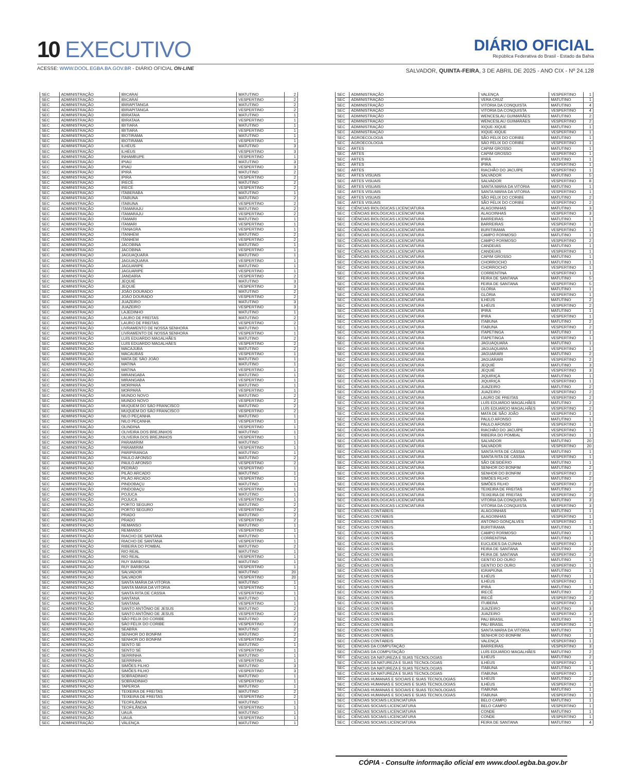10 EXECUTIVO
DIÁRIO OFICIAL
República Federativa do Brasil - Estado da Bahia
ACESSE: WWW.DOOL.EGBA.BA.GOV.BR - DIÁRIO OFICIAL ON-LINE
SALVADOR, QUINTA-FEIRA, 3 DE ABRIL DE 2025 - ANO CIX - Nº 24.128
| SEC | ADMINISTRAÇÃO | IBICARAÍ | MATUTINO | 2 |
| SEC | ADMINISTRAÇÃO | IBICARAÍ | VESPERTINO | 2 |
| SEC | ADMINISTRAÇÃO | IBIRAPITANGA | MATUTINO | 2 |
| SEC | ADMINISTRAÇÃO | IBIRAPITANGA | VESPERTINO | 2 |
| SEC | ADMINISTRAÇÃO | IBIRATAIA | MATUTINO | 1 |
| SEC | ADMINISTRAÇÃO | IBIRATAIA | VESPERTINO | 1 |
| SEC | ADMINISTRAÇÃO | IBITIARA | MATUTINO | 1 |
| SEC | ADMINISTRAÇÃO | IBITIARA | VESPERTINO | 1 |
| SEC | ADMINISTRAÇÃO | IBOTIRAMA | MATUTINO | 1 |
| SEC | ADMINISTRAÇÃO | IBOTIRAMA | VESPERTINO | 1 |
| SEC | ADMINISTRAÇÃO | ILHÉUS | MATUTINO | 3 |
| SEC | ADMINISTRAÇÃO | ILHÉUS | VESPERTINO | 3 |
| SEC | ADMINISTRAÇÃO | INHAMBUPE | VESPERTINO | 1 |
| SEC | ADMINISTRAÇÃO | IPIAÚ | MATUTINO | 3 |
| SEC | ADMINISTRAÇÃO | IPIAÚ | VESPERTINO | 3 |
| SEC | ADMINISTRAÇÃO | IPIRÁ | MATUTINO | 2 |
| SEC | ADMINISTRAÇÃO | IPIRÁ | VESPERTINO | 2 |
| SEC | ADMINISTRAÇÃO | IRECÊ | MATUTINO | 2 |
| SEC | ADMINISTRAÇÃO | IRECÊ | VESPERTINO | 2 |
| SEC | ADMINISTRAÇÃO | ITABERABA | MATUTINO | 1 |
| SEC | ADMINISTRAÇÃO | ITABUNA | MATUTINO | 2 |
| SEC | ADMINISTRAÇÃO | ITABUNA | VESPERTINO | 2 |
| SEC | ADMINISTRAÇÃO | ITAMARAJU | MATUTINO | 2 |
| SEC | ADMINISTRAÇÃO | ITAMARAJU | VESPERTINO | 2 |
| SEC | ADMINISTRAÇÃO | ITAMARI | MATUTINO | 1 |
| SEC | ADMINISTRAÇÃO | ITAMARI | VESPERTINO | 1 |
| SEC | ADMINISTRAÇÃO | ITANAGRA | VESPERTINO | 1 |
| SEC | ADMINISTRAÇÃO | ITANHÉM | MATUTINO | 2 |
| SEC | ADMINISTRAÇÃO | ITANHÉM | VESPERTINO | 2 |
| SEC | ADMINISTRAÇÃO | JACOBINA | MATUTINO | 1 |
| SEC | ADMINISTRAÇÃO | JACOBINA | VESPERTINO | 1 |
| SEC | ADMINISTRAÇÃO | JAGUAQUARA | MATUTINO | 1 |
| SEC | ADMINISTRAÇÃO | JAGUAQUARA | VESPERTINO | 1 |
| SEC | ADMINISTRAÇÃO | JAGUARIPE | MATUTINO | 1 |
| SEC | ADMINISTRAÇÃO | JAGUARIPE | VESPERTINO | 1 |
| SEC | ADMINISTRAÇÃO | JANDAÍRA | VESPERTINO | 2 |
| SEC | ADMINISTRAÇÃO | JEQUIÉ | MATUTINO | 3 |
| SEC | ADMINISTRAÇÃO | JEQUIÉ | VESPERTINO | 3 |
| SEC | ADMINISTRAÇÃO | JOÃO DOURADO | MATUTINO | 2 |
| SEC | ADMINISTRAÇÃO | JOÃO DOURADO | VESPERTINO | 2 |
| SEC | ADMINISTRAÇÃO | JUAZEIRO | MATUTINO | 3 |
| SEC | ADMINISTRAÇÃO | JUAZEIRO | VESPERTINO | 3 |
| SEC | ADMINISTRAÇÃO | LAJEDINHO | MATUTINO | 1 |
| SEC | ADMINISTRAÇÃO | LAURO DE FREITAS | MATUTINO | 2 |
| SEC | ADMINISTRAÇÃO | LAURO DE FREITAS | VESPERTINO | 2 |
| SEC | ADMINISTRAÇÃO | LIVRAMENTO DE NOSSA SENHORA | MATUTINO | 1 |
| SEC | ADMINISTRAÇÃO | LIVRAMENTO DE NOSSA SENHORA | VESPERTINO | 1 |
| SEC | ADMINISTRAÇÃO | LUÍS EDUARDO MAGALHÃES | MATUTINO | 2 |
| SEC | ADMINISTRAÇÃO | LUÍS EDUARDO MAGALHÃES | VESPERTINO | 2 |
| SEC | ADMINISTRAÇÃO | MACAJUBA | MATUTINO | 2 |
| SEC | ADMINISTRAÇÃO | MACAÚBAS | VESPERTINO | 1 |
| SEC | ADMINISTRAÇÃO | MATA DE SÃO JOÃO | MATUTINO | 1 |
| SEC | ADMINISTRAÇÃO | MATINA | MATUTINO | 1 |
| SEC | ADMINISTRAÇÃO | MATINA | VESPERTINO | 1 |
| SEC | ADMINISTRAÇÃO | MIRANGABA | MATUTINO | 1 |
| SEC | ADMINISTRAÇÃO | MIRANGABA | VESPERTINO | 1 |
| SEC | ADMINISTRAÇÃO | MORPARÁ | MATUTINO | 1 |
| SEC | ADMINISTRAÇÃO | MORPARÁ | VESPERTINO | 1 |
| SEC | ADMINISTRAÇÃO | MUNDO NOVO | MATUTINO | 2 |
| SEC | ADMINISTRAÇÃO | MUNDO NOVO | VESPERTINO | 2 |
| SEC | ADMINISTRAÇÃO | MUQUÉM DO SÃO FRANCISCO | MATUTINO | 2 |
| SEC | ADMINISTRAÇÃO | MUQUÉM DO SÃO FRANCISCO | VESPERTINO | 2 |
| SEC | ADMINISTRAÇÃO | NILO PEÇANHA | MATUTINO | 1 |
| SEC | ADMINISTRAÇÃO | NILO PEÇANHA | VESPERTINO | 1 |
| SEC | ADMINISTRAÇÃO | OLINDINA | VESPERTINO | 1 |
| SEC | ADMINISTRAÇÃO | OLIVEIRA DOS BREJINHOS | MATUTINO | 1 |
| SEC | ADMINISTRAÇÃO | OLIVEIRA DOS BREJINHOS | VESPERTINO | 1 |
| SEC | ADMINISTRAÇÃO | PARAMIRIM | MATUTINO | 1 |
| SEC | ADMINISTRAÇÃO | PARAMIRIM | VESPERTINO | 1 |
| SEC | ADMINISTRAÇÃO | PARIPIRANGA | MATUTINO | 1 |
| SEC | ADMINISTRAÇÃO | PAULO AFONSO | MATUTINO | 2 |
| SEC | ADMINISTRAÇÃO | PAULO AFONSO | VESPERTINO | 2 |
| SEC | ADMINISTRAÇÃO | PEDRÃO | VESPERTINO | 1 |
| SEC | ADMINISTRAÇÃO | PILÃO ARCADO | MATUTINO | 1 |
| SEC | ADMINISTRAÇÃO | PILÃO ARCADO | VESPERTINO | 1 |
| SEC | ADMINISTRAÇÃO | PINDOBAÇU | MATUTINO | 1 |
| SEC | ADMINISTRAÇÃO | PINDOBAÇU | VESPERTINO | 1 |
| SEC | ADMINISTRAÇÃO | POJUCA | MATUTINO | 1 |
| SEC | ADMINISTRAÇÃO | POJUCA | VESPERTINO | 1 |
| SEC | ADMINISTRAÇÃO | PORTO SEGURO | MATUTINO | 2 |
| SEC | ADMINISTRAÇÃO | PORTO SEGURO | VESPERTINO | 2 |
| SEC | ADMINISTRAÇÃO | PRADO | MATUTINO | 2 |
| SEC | ADMINISTRAÇÃO | PRADO | VESPERTINO | 2 |
| SEC | ADMINISTRAÇÃO | REMANSO | MATUTINO | 1 |
| SEC | ADMINISTRAÇÃO | REMANSO | VESPERTINO | 1 |
| SEC | ADMINISTRAÇÃO | RIACHO DE SANTANA | MATUTINO | 1 |
| SEC | ADMINISTRAÇÃO | RIACHO DE SANTANA | VESPERTINO | 1 |
| SEC | ADMINISTRAÇÃO | RIBEIRA DO POMBAL | MATUTINO | 2 |
| SEC | ADMINISTRAÇÃO | RIO REAL | MATUTINO | 1 |
| SEC | ADMINISTRAÇÃO | RIO REAL | VESPERTINO | 1 |
| SEC | ADMINISTRAÇÃO | RUY BARBOSA | MATUTINO | 1 |
| SEC | ADMINISTRAÇÃO | RUY BARBOSA | VESPERTINO | 1 |
| SEC | ADMINISTRAÇÃO | SALVADOR | MATUTINO | 20 |
| SEC | ADMINISTRAÇÃO | SALVADOR | VESPERTINO | 20 |
| SEC | ADMINISTRAÇÃO | SANTA MARIA DA VITÓRIA | MATUTINO | 1 |
| SEC | ADMINISTRAÇÃO | SANTA MARIA DA VITÓRIA | VESPERTINO | 1 |
| SEC | ADMINISTRAÇÃO | SANTA RITA DE CÁSSIA | VESPERTINO | 1 |
| SEC | ADMINISTRAÇÃO | SANTANA | MATUTINO | 1 |
| SEC | ADMINISTRAÇÃO | SANTANA | VESPERTINO | 1 |
| SEC | ADMINISTRAÇÃO | SANTO ANTÔNIO DE JESUS | MATUTINO | 2 |
| SEC | ADMINISTRAÇÃO | SANTO ANTÔNIO DE JESUS | VESPERTINO | 2 |
| SEC | ADMINISTRAÇÃO | SÃO FÉLIX DO CORIBE | MATUTINO | 2 |
| SEC | ADMINISTRAÇÃO | SÃO FÉLIX DO CORIBE | VESPERTINO | 2 |
| SEC | ADMINISTRAÇÃO | SEABRA | MATUTINO | 2 |
| SEC | ADMINISTRAÇÃO | SENHOR DO BONFIM | MATUTINO | 2 |
| SEC | ADMINISTRAÇÃO | SENHOR DO BONFIM | VESPERTINO | 2 |
| SEC | ADMINISTRAÇÃO | SENTO SÉ | MATUTINO | 1 |
| SEC | ADMINISTRAÇÃO | SENTO SÉ | VESPERTINO | 1 |
| SEC | ADMINISTRAÇÃO | SERRINHA | MATUTINO | 1 |
| SEC | ADMINISTRAÇÃO | SERRINHA | VESPERTINO | 1 |
| SEC | ADMINISTRAÇÃO | SIMÕES FILHO | MATUTINO | 3 |
| SEC | ADMINISTRAÇÃO | SIMÕES FILHO | VESPERTINO | 3 |
| SEC | ADMINISTRAÇÃO | SOBRADINHO | MATUTINO | 1 |
| SEC | ADMINISTRAÇÃO | SOBRADINHO | VESPERTINO | 1 |
| SEC | ADMINISTRAÇÃO | TAPEROÁ | MATUTINO | 1 |
| SEC | ADMINISTRAÇÃO | TEIXEIRA DE FREITAS | MATUTINO | 2 |
| SEC | ADMINISTRAÇÃO | TEIXEIRA DE FREITAS | VESPERTINO | 2 |
| SEC | ADMINISTRAÇÃO | TEOFILÂNDIA | MATUTINO | 1 |
| SEC | ADMINISTRAÇÃO | TEOFILÂNDIA | VESPERTINO | 1 |
| SEC | ADMINISTRAÇÃO | UAUÁ | MATUTINO | 1 |
| SEC | ADMINISTRAÇÃO | UAUÁ | VESPERTINO | 1 |
| SEC | ADMINISTRAÇÃO | VALENÇA | MATUTINO | 1 |
| SEC | ADMINISTRAÇÃO | VALENÇA | VESPERTINO | 1 |
| SEC | ADMINISTRAÇÃO | VERA CRUZ | MATUTINO | 1 |
| SEC | ADMINISTRAÇÃO | VITÓRIA DA CONQUISTA | MATUTINO | 4 |
| SEC | ADMINISTRAÇÃO | VITÓRIA DA CONQUISTA | VESPERTINO | 4 |
| SEC | ADMINISTRAÇÃO | WENCESLAU GUIMARÃES | MATUTINO | 2 |
| SEC | ADMINISTRAÇÃO | WENCESLAU GUIMARÃES | VESPERTINO | 2 |
| SEC | ADMINISTRAÇÃO | XIQUE-XIQUE | MATUTINO | 1 |
| SEC | ADMINISTRAÇÃO | XIQUE-XIQUE | VESPERTINO | 1 |
| SEC | AGROECOLOGIA | SÃO FÉLIX DO CORIBE | MATUTINO | 1 |
| SEC | AGROECOLOGIA | SÃO FÉLIX DO CORIBE | VESPERTINO | 1 |
| SEC | ARTES | CAPIM GROSSO | MATUTINO | 1 |
| SEC | ARTES | CAPIM GROSSO | VESPERTINO | 1 |
| SEC | ARTES | IPIRÁ | MATUTINO | 1 |
| SEC | ARTES | IPIRÁ | VESPERTINO | 1 |
| SEC | ARTES | RIACHÃO DO JACUÍPE | VESPERTINO | 1 |
| SEC | ARTES VISUAIS | SALVADOR | MATUTINO | 5 |
| SEC | ARTES VISUAIS | SALVADOR | VESPERTINO | 8 |
| SEC | ARTES VISUAIS | SANTA MARIA DA VITÓRIA | MATUTINO | 1 |
| SEC | ARTES VISUAIS | SANTA MARIA DA VITÓRIA | VESPERTINO | 1 |
| SEC | ARTES VISUAIS | SÃO FÉLIX DO CORIBE | MATUTINO | 2 |
| SEC | ARTES VISUAIS | SÃO FÉLIX DO CORIBE | VESPERTINO | 2 |
| SEC | CIÊNCIAS BIOLÓGICAS LICENCIATURA | ALAGOINHAS | MATUTINO | 3 |
| SEC | CIÊNCIAS BIOLÓGICAS LICENCIATURA | ALAGOINHAS | VESPERTINO | 3 |
| SEC | CIÊNCIAS BIOLÓGICAS LICENCIATURA | BARREIRAS | MATUTINO | 1 |
| SEC | CIÊNCIAS BIOLÓGICAS LICENCIATURA | BARREIRAS | VESPERTINO | 1 |
| SEC | CIÊNCIAS BIOLÓGICAS LICENCIATURA | BURITIRAMA | VESPERTINO | 1 |
| SEC | CIÊNCIAS BIOLÓGICAS LICENCIATURA | CAMPO FORMOSO | MATUTINO | 1 |
| SEC | CIÊNCIAS BIOLÓGICAS LICENCIATURA | CAMPO FORMOSO | VESPERTINO | 2 |
| SEC | CIÊNCIAS BIOLÓGICAS LICENCIATURA | CANDEIAS | MATUTINO | 1 |
| SEC | CIÊNCIAS BIOLÓGICAS LICENCIATURA | CANDEIAS | VESPERTINO | 1 |
| SEC | CIÊNCIAS BIOLÓGICAS LICENCIATURA | CAPIM GROSSO | MATUTINO | 1 |
| SEC | CIÊNCIAS BIOLÓGICAS LICENCIATURA | CHORROCHÓ | MATUTINO | 1 |
| SEC | CIÊNCIAS BIOLÓGICAS LICENCIATURA | CHORROCHÓ | VESPERTINO | 1 |
| SEC | CIÊNCIAS BIOLÓGICAS LICENCIATURA | CORRENTINA | VESPERTINO | 1 |
| SEC | CIÊNCIAS BIOLÓGICAS LICENCIATURA | FEIRA DE SANTANA | MATUTINO | 5 |
| SEC | CIÊNCIAS BIOLÓGICAS LICENCIATURA | FEIRA DE SANTANA | VESPERTINO | 5 |
| SEC | CIÊNCIAS BIOLÓGICAS LICENCIATURA | GLÓRIA | MATUTINO | 1 |
| SEC | CIÊNCIAS BIOLÓGICAS LICENCIATURA | GLÓRIA | VESPERTINO | 1 |
| SEC | CIÊNCIAS BIOLÓGICAS LICENCIATURA | ILHÉUS | MATUTINO | 2 |
| SEC | CIÊNCIAS BIOLÓGICAS LICENCIATURA | ILHÉUS | VESPERTINO | 2 |
| SEC | CIÊNCIAS BIOLÓGICAS LICENCIATURA | IPIRÁ | MATUTINO | 1 |
| SEC | CIÊNCIAS BIOLÓGICAS LICENCIATURA | IPIRÁ | VESPERTINO | 1 |
| SEC | CIÊNCIAS BIOLÓGICAS LICENCIATURA | ITABUNA | MATUTINO | 2 |
| SEC | CIÊNCIAS BIOLÓGICAS LICENCIATURA | ITABUNA | VESPERTINO | 2 |
| SEC | CIÊNCIAS BIOLÓGICAS LICENCIATURA | ITAPETINGA | MATUTINO | 1 |
| SEC | CIÊNCIAS BIOLÓGICAS LICENCIATURA | ITAPETINGA | VESPERTINO | 1 |
| SEC | CIÊNCIAS BIOLÓGICAS LICENCIATURA | JAGUAQUARA | MATUTINO | 1 |
| SEC | CIÊNCIAS BIOLÓGICAS LICENCIATURA | JAGUAQUARA | VESPERTINO | 1 |
| SEC | CIÊNCIAS BIOLÓGICAS LICENCIATURA | JAGUARARI | MATUTINO | 2 |
| SEC | CIÊNCIAS BIOLÓGICAS LICENCIATURA | JAGUARARI | VESPERTINO | 2 |
| SEC | CIÊNCIAS BIOLÓGICAS LICENCIATURA | JEQUIÉ | MATUTINO | 3 |
| SEC | CIÊNCIAS BIOLÓGICAS LICENCIATURA | JEQUIÉ | VESPERTINO | 3 |
| SEC | CIÊNCIAS BIOLÓGICAS LICENCIATURA | JIQUIRIÇÁ | MATUTINO | 1 |
| SEC | CIÊNCIAS BIOLÓGICAS LICENCIATURA | JIQUIRIÇÁ | VESPERTINO | 1 |
| SEC | CIÊNCIAS BIOLÓGICAS LICENCIATURA | JUAZEIRO | MATUTINO | 2 |
| SEC | CIÊNCIAS BIOLÓGICAS LICENCIATURA | JUAZEIRO | VESPERTINO | 2 |
| SEC | CIÊNCIAS BIOLÓGICAS LICENCIATURA | LAURO DE FREITAS | VESPERTINO | 2 |
| SEC | CIÊNCIAS BIOLÓGICAS LICENCIATURA | LUÍS EDUARDO MAGALHÃES | MATUTINO | 2 |
| SEC | CIÊNCIAS BIOLÓGICAS LICENCIATURA | LUÍS EDUARDO MAGALHÃES | VESPERTINO | 2 |
| SEC | CIÊNCIAS BIOLÓGICAS LICENCIATURA | MATA DE SÃO JOÃO | VESPERTINO | 1 |
| SEC | CIÊNCIAS BIOLÓGICAS LICENCIATURA | PAULO AFONSO | MATUTINO | 1 |
| SEC | CIÊNCIAS BIOLÓGICAS LICENCIATURA | PAULO AFONSO | VESPERTINO | 1 |
| SEC | CIÊNCIAS BIOLÓGICAS LICENCIATURA | RIACHÃO DO JACUÍPE | VESPERTINO | 1 |
| SEC | CIÊNCIAS BIOLÓGICAS LICENCIATURA | RIBEIRA DO POMBAL | VESPERTINO | 1 |
| SEC | CIÊNCIAS BIOLÓGICAS LICENCIATURA | SALVADOR | MATUTINO | 20 |
| SEC | CIÊNCIAS BIOLÓGICAS LICENCIATURA | SALVADOR | VESPERTINO | 20 |
| SEC | CIÊNCIAS BIOLÓGICAS LICENCIATURA | SANTA RITA DE CÁSSIA | MATUTINO | 1 |
| SEC | CIÊNCIAS BIOLÓGICAS LICENCIATURA | SANTA RITA DE CÁSSIA | VESPERTINO | 1 |
| SEC | CIÊNCIAS BIOLÓGICAS LICENCIATURA | SÃO DESIDÉRIO | MATUTINO | 1 |
| SEC | CIÊNCIAS BIOLÓGICAS LICENCIATURA | SENHOR DO BONFIM | MATUTINO | 2 |
| SEC | CIÊNCIAS BIOLÓGICAS LICENCIATURA | SENHOR DO BONFIM | VESPERTINO | 2 |
| SEC | CIÊNCIAS BIOLÓGICAS LICENCIATURA | SIMÕES FILHO | MATUTINO | 2 |
| SEC | CIÊNCIAS BIOLÓGICAS LICENCIATURA | SIMÕES FILHO | VESPERTINO | 2 |
| SEC | CIÊNCIAS BIOLÓGICAS LICENCIATURA | TEIXEIRA DE FREITAS | MATUTINO | 2 |
| SEC | CIÊNCIAS BIOLÓGICAS LICENCIATURA | TEIXEIRA DE FREITAS | VESPERTINO | 2 |
| SEC | CIÊNCIAS BIOLÓGICAS LICENCIATURA | VITÓRIA DA CONQUISTA | MATUTINO | 3 |
| SEC | CIÊNCIAS BIOLÓGICAS LICENCIATURA | VITÓRIA DA CONQUISTA | VESPERTINO | 3 |
| SEC | CIÊNCIAS CONTÁBEIS | ALAGOINHAS | MATUTINO | 1 |
| SEC | CIÊNCIAS CONTÁBEIS | ALAGOINHAS | VESPERTINO | 1 |
| SEC | CIÊNCIAS CONTÁBEIS | ANTÔNIO GONÇALVES | VESPERTINO | 1 |
| SEC | CIÊNCIAS CONTÁBEIS | BURITIRAMA | MATUTINO | 1 |
| SEC | CIÊNCIAS CONTÁBEIS | CAMPO FORMOSO | MATUTINO | 1 |
| SEC | CIÊNCIAS CONTÁBEIS | CORRENTINA | MATUTINO | 1 |
| SEC | CIÊNCIAS CONTÁBEIS | EUCLIDES DA CUNHA | VESPERTINO | 1 |
| SEC | CIÊNCIAS CONTÁBEIS | FEIRA DE SANTANA | MATUTINO | 2 |
| SEC | CIÊNCIAS CONTÁBEIS | FEIRA DE SANTANA | VESPERTINO | 2 |
| SEC | CIÊNCIAS CONTÁBEIS | GENTIO DO OURO | MATUTINO | 1 |
| SEC | CIÊNCIAS CONTÁBEIS | GENTIO DO OURO | VESPERTINO | 1 |
| SEC | CIÊNCIAS CONTÁBEIS | IGRAPIÚNA | MATUTINO | 1 |
| SEC | CIÊNCIAS CONTÁBEIS | ILHÉUS | MATUTINO | 1 |
| SEC | CIÊNCIAS CONTÁBEIS | ILHÉUS | VESPERTINO | 1 |
| SEC | CIÊNCIAS CONTÁBEIS | IPIRÁ | MATUTINO | 1 |
| SEC | CIÊNCIAS CONTÁBEIS | IRECÊ | MATUTINO | 2 |
| SEC | CIÊNCIAS CONTÁBEIS | IRECÊ | VESPERTINO | 2 |
| SEC | CIÊNCIAS CONTÁBEIS | ITUBERÁ | VESPERTINO | 1 |
| SEC | CIÊNCIAS CONTÁBEIS | JUAZEIRO | MATUTINO | 3 |
| SEC | CIÊNCIAS CONTÁBEIS | JUAZEIRO | VESPERTINO | 3 |
| SEC | CIÊNCIAS CONTÁBEIS | PAU BRASIL | MATUTINO | 1 |
| SEC | CIÊNCIAS CONTÁBEIS | PAU BRASIL | VESPERTINO | 1 |
| SEC | CIÊNCIAS CONTÁBEIS | SANTA MARIA DA VITÓRIA | MATUTINO | 1 |
| SEC | CIÊNCIAS CONTÁBEIS | SENHOR DO BONFIM | MATUTINO | 1 |
| SEC | CIÊNCIAS CONTÁBEIS | VALENÇA | VESPERTINO | 1 |
| SEC | CIÊNCIAS DA COMPUTAÇÃO | BARREIRAS | VESPERTINO | 3 |
| SEC | CIÊNCIAS DA COMPUTAÇÃO | LUÍS EDUARDO MAGALHÃES | MATUTINO | 2 |
| SEC | CIÊNCIAS DA NATUREZA E SUAS TECNOLOGIAS | ILHÉUS | MATUTINO | 2 |
| SEC | CIÊNCIAS DA NATUREZA E SUAS TECNOLOGIAS | ILHÉUS | VESPERTINO | 1 |
| SEC | CIÊNCIAS DA NATUREZA E SUAS TECNOLOGIAS | ITABUNA | MATUTINO | 1 |
| SEC | CIÊNCIAS DA NATUREZA E SUAS TECNOLOGIAS | ITABUNA | VESPERTINO | 1 |
| SEC | CIÊNCIAS HUMANAS E SOCIAIS E SUAS TECNOLOGIAS | ILHÉUS | MATUTINO | 2 |
| SEC | CIÊNCIAS HUMANAS E SOCIAIS E SUAS TECNOLOGIAS | ILHÉUS | VESPERTINO | 1 |
| SEC | CIÊNCIAS HUMANAS E SOCIAIS E SUAS TECNOLOGIAS | ITABUNA | MATUTINO | 1 |
| SEC | CIÊNCIAS HUMANAS E SOCIAIS E SUAS TECNOLOGIAS | ITABUNA | VESPERTINO | 1 |
| SEC | CIÊNCIAS SOCIAIS LICENCIATURA | BELO CAMPO | MATUTINO | 1 |
| SEC | CIÊNCIAS SOCIAIS LICENCIATURA | BELO CAMPO | VESPERTINO | 1 |
| SEC | CIÊNCIAS SOCIAIS LICENCIATURA | CONDE | MATUTINO | 1 |
| SEC | CIÊNCIAS SOCIAIS LICENCIATURA | CONDE | VESPERTINO | 1 |
| SEC | CIÊNCIAS SOCIAIS LICENCIATURA | FEIRA DE SANTANA | MATUTINO | 4 |
CÓPIA - Consulte informação oficial em www.dool.egba.ba.gov.br